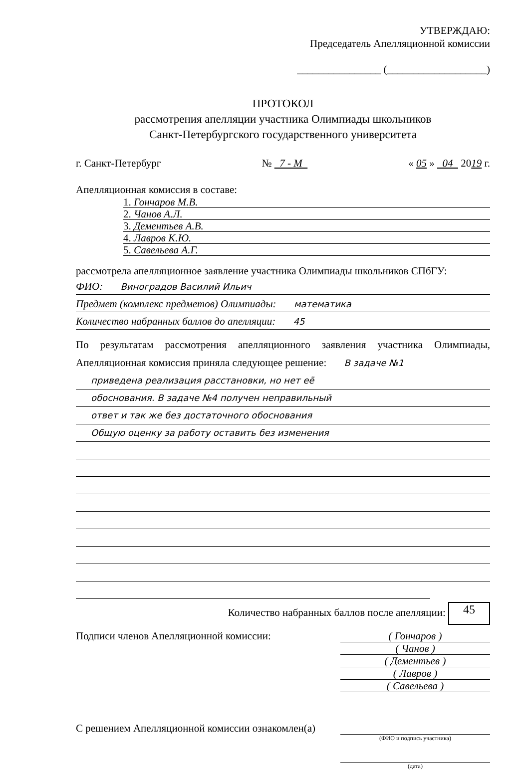УТВЕРЖДАЮ:
Председатель Апелляционной комиссии
________________ (___________________)
ПРОТОКОЛ
рассмотрения апелляции участника Олимпиады школьников
Санкт-Петербургского государственного университета
г. Санкт-Петербург № 7 - М « 05 » 04 2019 г.
Апелляционная комиссия в составе:
1. Гончаров М.В.
2. Чанов А.Л.
3. Дементьев А.В.
4. Лавров К.Ю.
5. Савельева А.Г.
рассмотрела апелляционное заявление участника Олимпиады школьников СПбГУ:
ФИО: Виноградов Василий Ильич
Предмет (комплекс предметов) Олимпиады: математика
Количество набранных баллов до апелляции: 45
По результатам рассмотрения апелляционного заявления участника Олимпиады, Апелляционная комиссия приняла следующее решение: В задаче №1
приведена реализация расстановки, но нет её
обоснования. В задаче №4 получен неправильный
ответ и так же без достаточного обоснования
Общую оценку за работу оставить без изменения
Количество набранных баллов после апелляции: 45
Подписи членов Апелляционной комиссии:
( Гончаров )
( Чанов )
( Дементьев )
( Лавров )
( Савельева )
С решением Апелляционной комиссии ознакомлен(а)
(ФИО и подпись участника)
(дата)